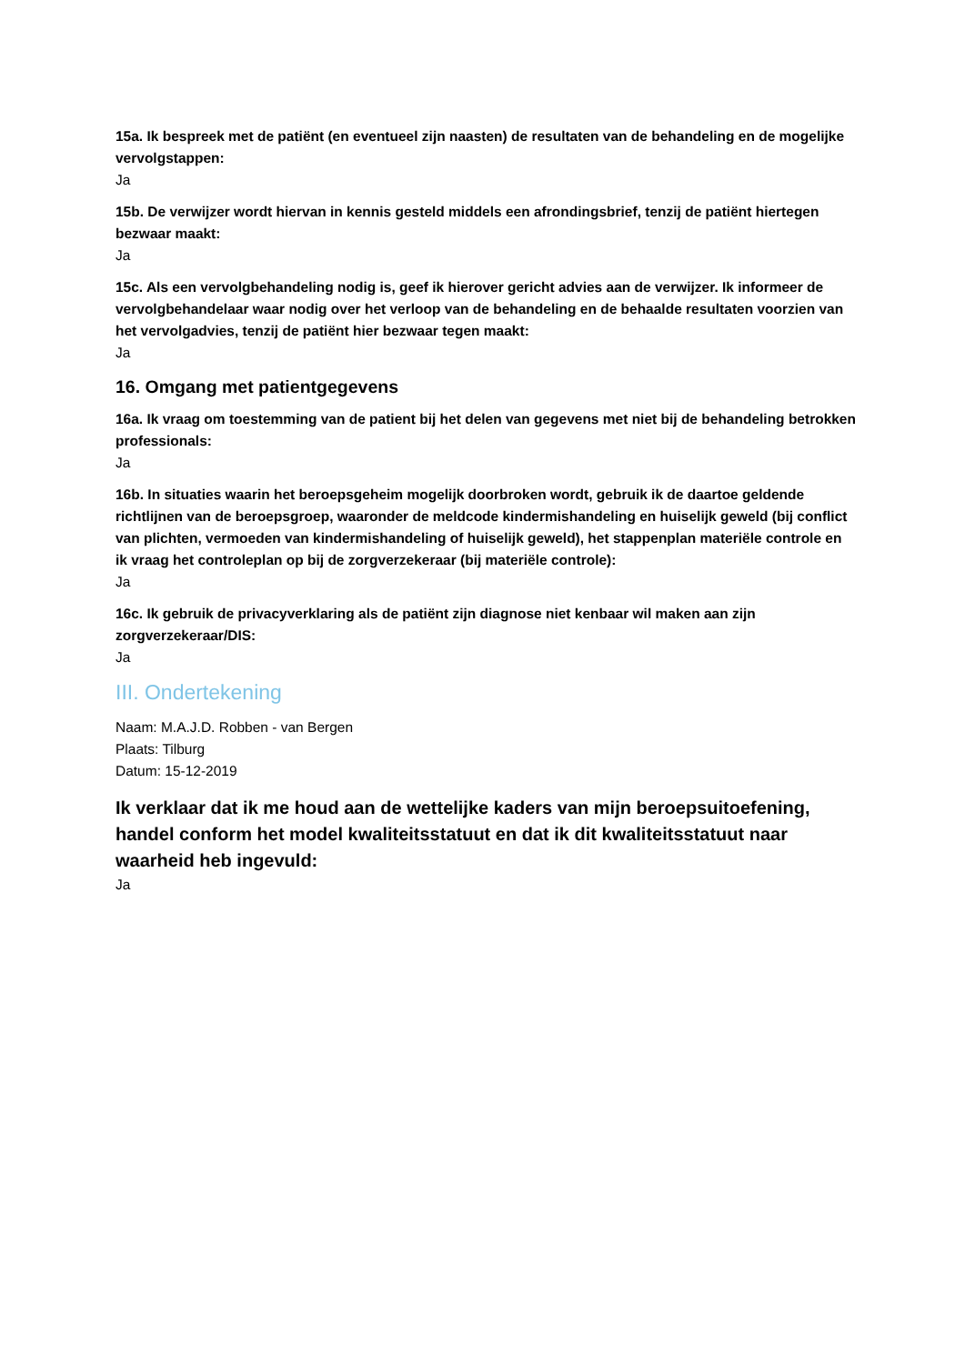15a. Ik bespreek met de patiënt (en eventueel zijn naasten) de resultaten van de behandeling en de mogelijke vervolgstappen:
Ja
15b. De verwijzer wordt hiervan in kennis gesteld middels een afrondingsbrief, tenzij de patiënt hiertegen bezwaar maakt:
Ja
15c. Als een vervolgbehandeling nodig is, geef ik hierover gericht advies aan de verwijzer. Ik informeer de vervolgbehandelaar waar nodig over het verloop van de behandeling en de behaalde resultaten voorzien van het vervolgadvies, tenzij de patiënt hier bezwaar tegen maakt:
Ja
16. Omgang met patientgegevens
16a. Ik vraag om toestemming van de patient bij het delen van gegevens met niet bij de behandeling betrokken professionals:
Ja
16b. In situaties waarin het beroepsgeheim mogelijk doorbroken wordt, gebruik ik de daartoe geldende richtlijnen van de beroepsgroep, waaronder de meldcode kindermishandeling en huiselijk geweld (bij conflict van plichten, vermoeden van kindermishandeling of huiselijk geweld), het stappenplan materiële controle en ik vraag het controleplan op bij de zorgverzekeraar (bij materiële controle):
Ja
16c. Ik gebruik de privacyverklaring als de patiënt zijn diagnose niet kenbaar wil maken aan zijn zorgverzekeraar/DIS:
Ja
III. Ondertekening
Naam: M.A.J.D. Robben - van Bergen
Plaats: Tilburg
Datum: 15-12-2019
Ik verklaar dat ik me houd aan de wettelijke kaders van mijn beroepsuitoefening, handel conform het model kwaliteitsstatuut en dat ik dit kwaliteitsstatuut naar waarheid heb ingevuld:
Ja